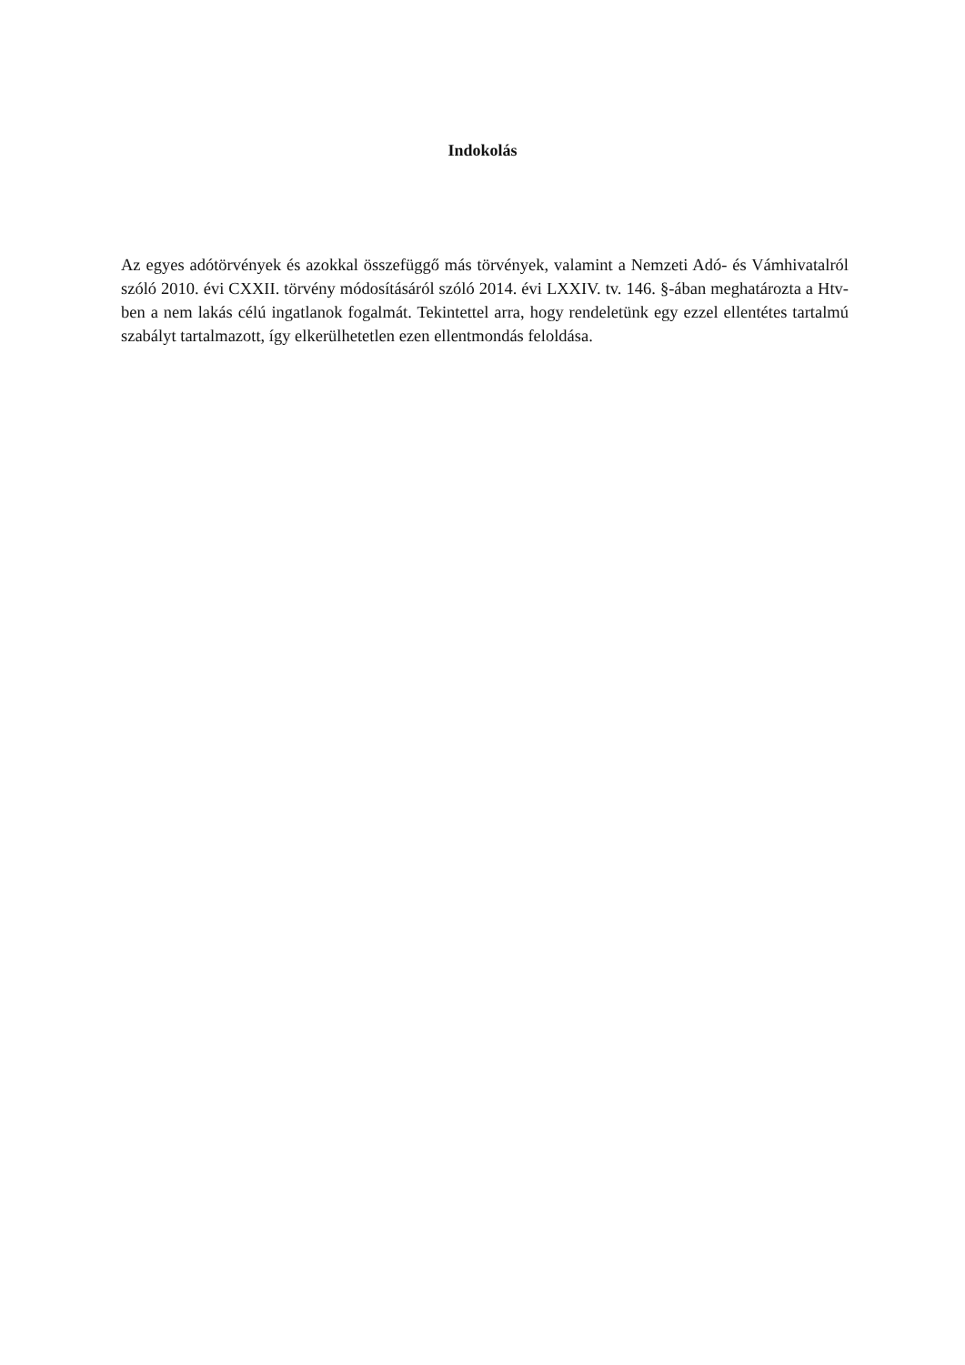Indokolás
Az egyes adótörvények és azokkal összefüggő más törvények, valamint a Nemzeti Adó- és Vámhivatalról szóló 2010. évi CXXII. törvény módosításáról szóló 2014. évi LXXIV. tv. 146. §-ában meghatározta a Htv-ben a nem lakás célú ingatlanok fogalmát. Tekintettel arra, hogy rendeletünk egy ezzel ellentétes tartalmú szabályt tartalmazott, így elkerülhetetlen ezen ellentmondás feloldása.